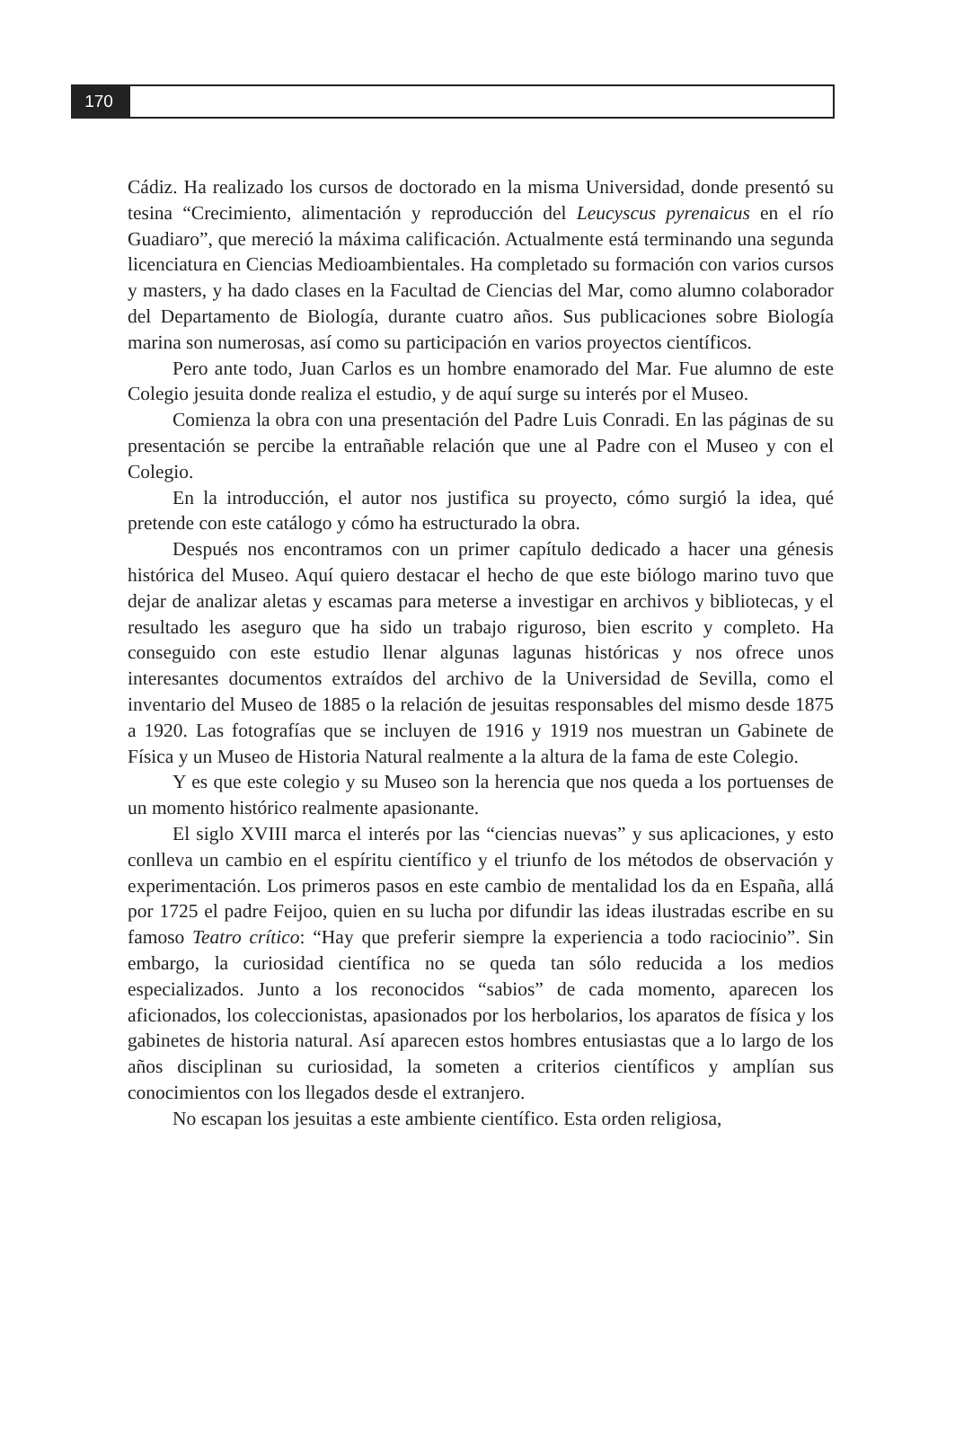170
Cádiz. Ha realizado los cursos de doctorado en la misma Universidad, donde presentó su tesina “Crecimiento, alimentación y reproducción del Leucyscus pyrenaicus en el río Guadiaro”, que mereció la máxima calificación. Actualmente está terminando una segunda licenciatura en Ciencias Medioambientales. Ha completado su formación con varios cursos y masters, y ha dado clases en la Facultad de Ciencias del Mar, como alumno colaborador del Departamento de Biología, durante cuatro años. Sus publicaciones sobre Biología marina son numerosas, así como su participación en varios proyectos científicos.
Pero ante todo, Juan Carlos es un hombre enamorado del Mar. Fue alumno de este Colegio jesuita donde realiza el estudio, y de aquí surge su interés por el Museo.
Comienza la obra con una presentación del Padre Luis Conradi. En las páginas de su presentación se percibe la entrañable relación que une al Padre con el Museo y con el Colegio.
En la introducción, el autor nos justifica su proyecto, cómo surgió la idea, qué pretende con este catálogo y cómo ha estructurado la obra.
Después nos encontramos con un primer capítulo dedicado a hacer una génesis histórica del Museo. Aquí quiero destacar el hecho de que este biólogo marino tuvo que dejar de analizar aletas y escamas para meterse a investigar en archivos y bibliotecas, y el resultado les aseguro que ha sido un trabajo riguroso, bien escrito y completo. Ha conseguido con este estudio llenar algunas lagunas históricas y nos ofrece unos interesantes documentos extraídos del archivo de la Universidad de Sevilla, como el inventario del Museo de 1885 o la relación de jesuitas responsables del mismo desde 1875 a 1920. Las fotografías que se incluyen de 1916 y 1919 nos muestran un Gabinete de Física y un Museo de Historia Natural realmente a la altura de la fama de este Colegio.
Y es que este colegio y su Museo son la herencia que nos queda a los portuenses de un momento histórico realmente apasionante.
El siglo XVIII marca el interés por las “ciencias nuevas” y sus aplicaciones, y esto conlleva un cambio en el espíritu científico y el triunfo de los métodos de observación y experimentación. Los primeros pasos en este cambio de mentalidad los da en España, allá por 1725 el padre Feijoo, quien en su lucha por difundir las ideas ilustradas escribe en su famoso Teatro crítico: “Hay que preferir siempre la experiencia a todo raciocinio”. Sin embargo, la curiosidad científica no se queda tan sólo reducida a los medios especializados. Junto a los reconocidos “sabios” de cada momento, aparecen los aficionados, los coleccionistas, apasionados por los herbolarios, los aparatos de física y los gabinetes de historia natural. Así aparecen estos hombres entusiastas que a lo largo de los años disciplinan su curiosidad, la someten a criterios científicos y amplían sus conocimientos con los llegados desde el extranjero.
No escapan los jesuitas a este ambiente científico. Esta orden religiosa,